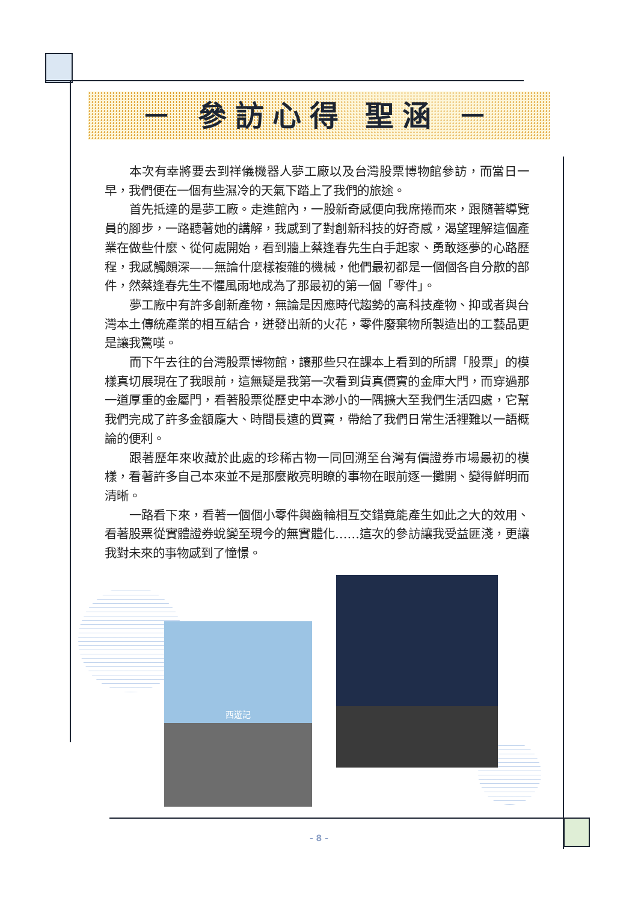－ 參訪心得 聖涵 －
本次有幸將要去到祥儀機器人夢工廠以及台灣股票博物館參訪，而當日一早，我們便在一個有些濕冷的天氣下踏上了我們的旅途。
首先抵達的是夢工廠。走進館內，一股新奇感便向我席捲而來，跟隨著導覽員的腳步，一路聽著她的講解，我感到了對創新科技的好奇感，渴望理解這個產業在做些什麼、從何處開始，看到牆上蔡逢春先生白手起家、勇敢逐夢的心路歷程，我感觸頗深——無論什麼樣複雜的機械，他們最初都是一個個各自分散的部件，然蔡逢春先生不懼風雨地成為了那最初的第一個「零件」。
夢工廠中有許多創新產物，無論是因應時代趨勢的高科技產物、抑或者與台灣本土傳統產業的相互結合，迸發出新的火花，零件廢棄物所製造出的工藝品更是讓我驚嘆。
而下午去往的台灣股票博物館，讓那些只在課本上看到的所謂「股票」的模樣真切展現在了我眼前，這無疑是我第一次看到貨真價實的金庫大門，而穿過那一道厚重的金屬門，看著股票從歷史中本渺小的一隅擴大至我們生活四處，它幫我們完成了許多金額龐大、時間長遠的買賣，帶給了我們日常生活裡難以一語概論的便利。
跟著歷年來收藏於此處的珍稀古物一同回溯至台灣有價證券市場最初的模樣，看著許多自己本來並不是那麼敞亮明瞭的事物在眼前逐一攤開、變得鮮明而清晰。
一路看下來，看著一個個小零件與齒輪相互交錯竟能產生如此之大的效用、看著股票從實體證券蛻變至現今的無實體化……這次的參訪讓我受益匪淺，更讓我對未來的事物感到了憧憬。
西遊記
- 8 -